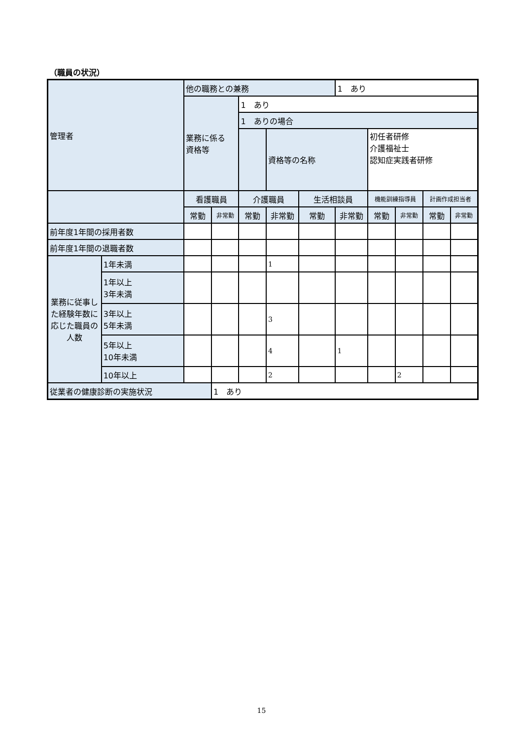（職員の状況）
| 管理者 | | 他の職務との兼務 | | | | | 1 あり | | | | |
| | | 業務に係る 資格等 | | 1 あり | | | | | | | |
| | | | | 1 ありの場合 | | | | | | | |
| | | | | | 資格等の名称 | | | 初任者研修 介護福祉士 認知症実践者研修 | | | |
| | | 看護職員 | | 介護職員 | | 生活相談員 | | 機能訓練指導員 | | 計画作成担当者 | |
| | | 常勤 | 非常勤 | 常勤 | 非常勤 | 常勤 | 非常勤 | 常勤 | 非常勤 | 常勤 | 非常勤 |
| 前年度1年間の採用者数 | | | | | | | | | | | |
| 前年度1年間の退職者数 | | | | | | | | | | | |
| 業務に従事した経験年数に応じた職員の人数 | 1年未満 | | | | 1 | | | | | | |
| | 1年以上 3年未満 | | | | | | | | | | |
| | 3年以上 5年未満 | | | | 3 | | | | | | |
| | 5年以上 10年未満 | | | | 4 | | 1 | | | | |
| | 10年以上 | | | | 2 | | | | 2 | | |
| 従業者の健康診断の実施状況 | | | 1 あり | | | | | | | | |
15